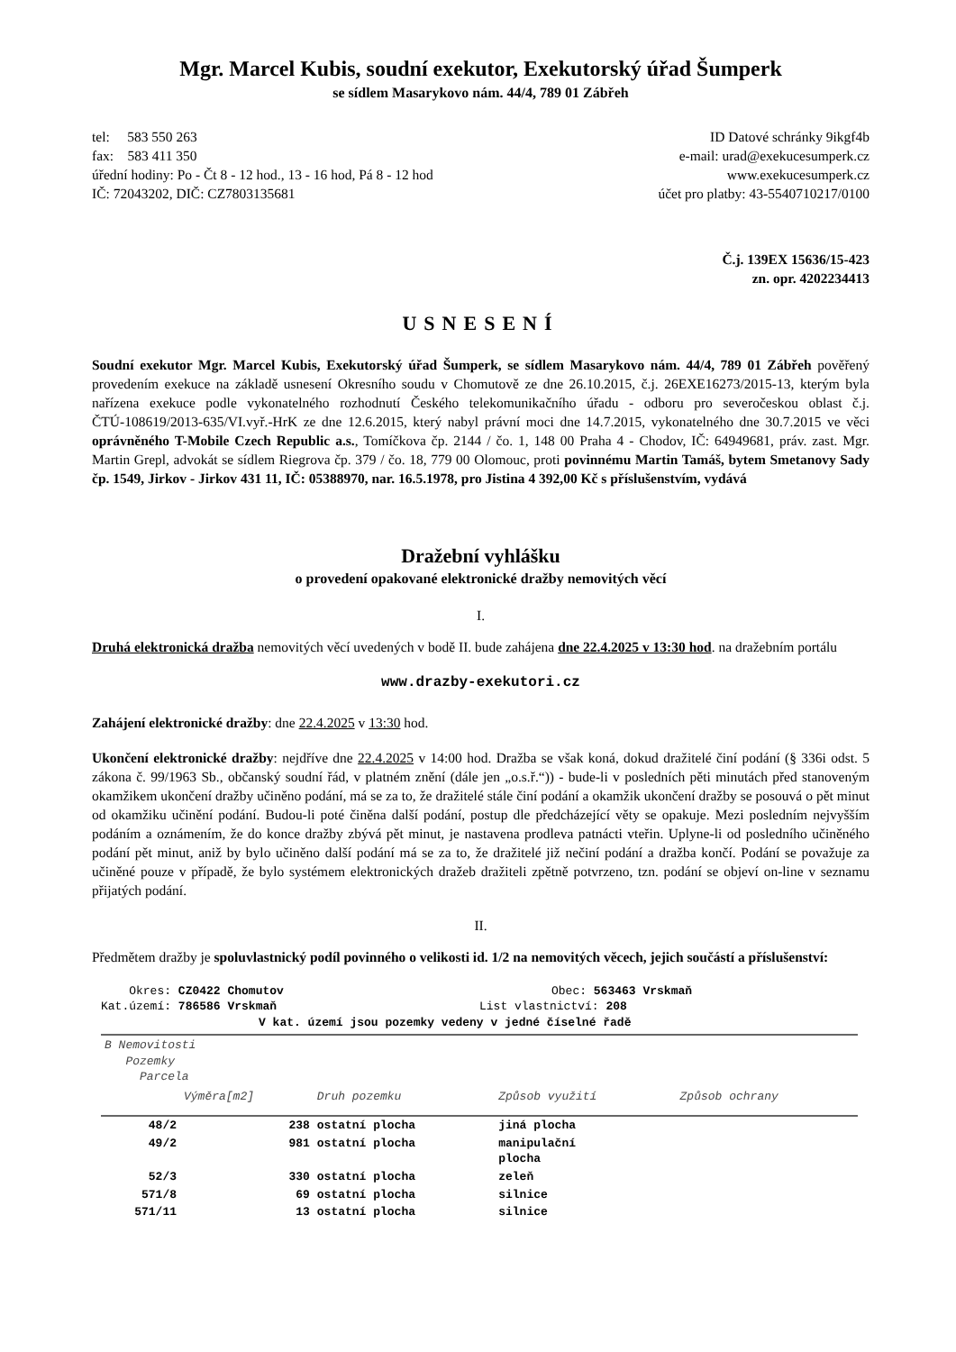Mgr. Marcel Kubis, soudní exekutor, Exekutorský úřad Šumperk
se sídlem Masarykovo nám. 44/4, 789 01 Zábřeh
tel: 583 550 263
fax: 583 411 350
úřední hodiny: Po - Čt 8 - 12 hod., 13 - 16 hod, Pá 8 - 12 hod
IČ: 72043202, DIČ: CZ7803135681
ID Datové schránky 9ikgf4b
e-mail: urad@exekucesumperk.cz
www.exekucesumperk.cz
účet pro platby: 43-5540710217/0100
Č.j. 139EX 15636/15-423
zn. opr. 4202234413
USNESENÍ
Soudní exekutor Mgr. Marcel Kubis, Exekutorský úřad Šumperk, se sídlem Masarykovo nám. 44/4, 789 01 Zábřeh pověřený provedením exekuce na základě usnesení Okresního soudu v Chomutově ze dne 26.10.2015, č.j. 26EXE16273/2015-13, kterým byla nařízena exekuce podle vykonatelného rozhodnutí Českého telekomunikačního úřadu - odboru pro severočeskou oblast č.j. ČTÚ-108619/2013-635/VI.vyř.-HrK ze dne 12.6.2015, který nabyl právní moci dne 14.7.2015, vykonatelného dne 30.7.2015 ve věci oprávněného T-Mobile Czech Republic a.s., Tomíčkova čp. 2144 / čo. 1, 148 00 Praha 4 - Chodov, IČ: 64949681, práv. zast. Mgr. Martin Grepl, advokát se sídlem Riegrova čp. 379 / čo. 18, 779 00 Olomouc, proti povinnému Martin Tamáš, bytem Smetanovy Sady čp. 1549, Jirkov - Jirkov 431 11, IČ: 05388970, nar. 16.5.1978, pro Jistina 4 392,00 Kč s příslušenstvím, vydává
Dražební vyhlášku
o provedení opakované elektronické dražby nemovitých věcí
I.
Druhá elektronická dražba nemovitých věcí uvedených v bodě II. bude zahájena dne 22.4.2025 v 13:30 hod. na dražebním portálu
www.drazby-exekutori.cz
Zahájení elektronické dražby: dne 22.4.2025 v 13:30 hod.
Ukončení elektronické dražby: nejdříve dne 22.4.2025 v 14:00 hod. Dražba se však koná, dokud dražitelé činí podání (§ 336i odst. 5 zákona č. 99/1963 Sb., občanský soudní řád, v platném znění (dále jen „o.s.ř.“)) - bude-li v posledních pěti minutách před stanoveným okamžikem ukončení dražby učiněno podání, má se za to, že dražitelé stále činí podání a okamžik ukončení dražby se posouvá o pět minut od okamžiku učinění podání. Budou-li poté činěna další podání, postup dle předcházející věty se opakuje. Mezi posledním nejvyšším podáním a oznámením, že do konce dražby zbývá pět minut, je nastavena prodleva patnácti vteřin. Uplyne-li od posledního učiněného podání pět minut, aniž by bylo učiněno další podání má se za to, že dražitelé již nečiní podání a dražba končí. Podání se považuje za učiněné pouze v případě, že bylo systémem elektronických dražeb dražiteli zpětně potvrzeno, tzn. podání se objeví on-line v seznamu přijatých podání.
II.
Předmětem dražby je spoluvlastnický podíl povinného o velikosti id. 1/2 na nemovitých věcech, jejich součástí a příslušenství:
Okres: CZ0422 Chomutov Obec: 563463 Vrskmaň
Kat.území: 786586 Vrskmaň List vlastnictví: 208
V kat. území jsou pozemky vedeny v jedné číselné řadě
| B Nemovitosti Pozemky Parcela | | | | |
| --- | --- | --- | --- | --- |
| | Výměra[m2] | Druh pozemku | Způsob využití | Způsob ochrany |
| 48/2 | 238 | ostatní plocha | jiná plocha | |
| 49/2 | 981 | ostatní plocha | manipulační plocha | |
| 52/3 | 330 | ostatní plocha | zeleň | |
| 571/8 | 69 | ostatní plocha | silnice | |
| 571/11 | 13 | ostatní plocha | silnice | |